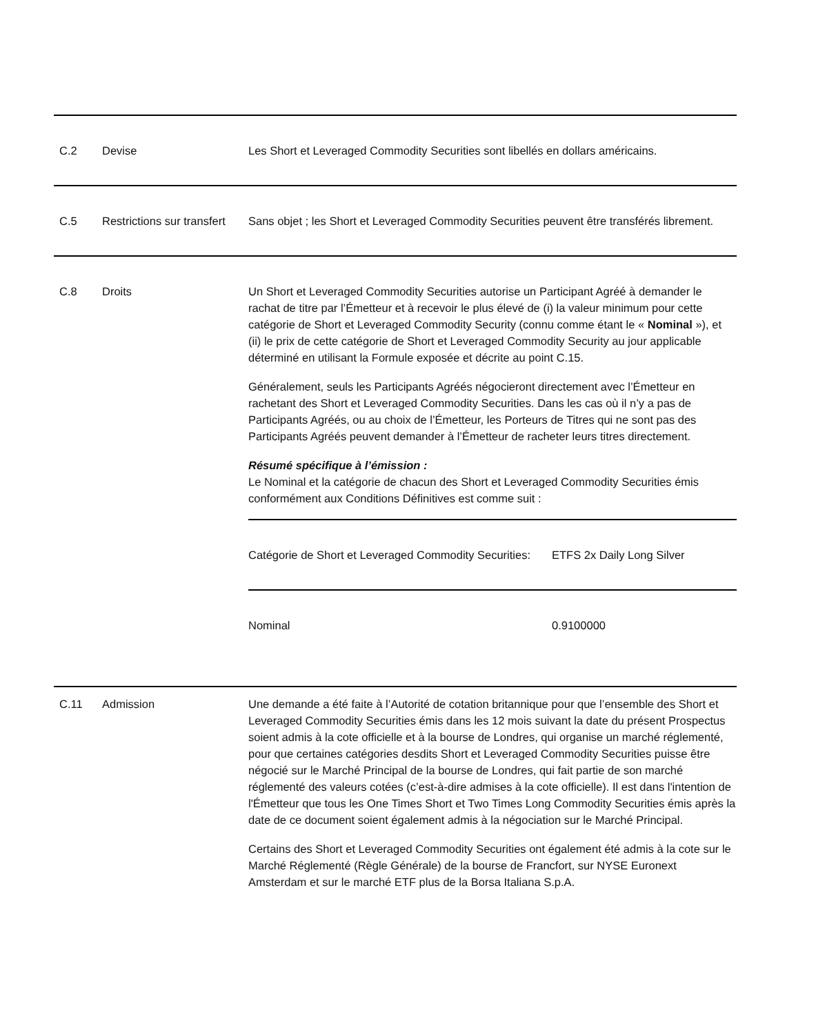| C.2 | Devise | Les Short et Leveraged Commodity Securities sont libellés en dollars américains. |
| C.5 | Restrictions sur transfert | Sans objet ; les Short et Leveraged Commodity Securities peuvent être transférés librement. |
| C.8 | Droits | Un Short et Leveraged Commodity Securities autorise un Participant Agréé à demander le rachat de titre par l’Émetteur et à recevoir le plus élevé de (i) la valeur minimum pour cette catégorie de Short et Leveraged Commodity Security (connu comme étant le « Nominal »), et (ii) le prix de cette catégorie de Short et Leveraged Commodity Security au jour applicable déterminé en utilisant la Formule exposée et décrite au point C.15. Généralement, seuls les Participants Agréés négocieront directement avec l’Émetteur en rachetant des Short et Leveraged Commodity Securities. Dans les cas où il n’y a pas de Participants Agréés, ou au choix de l’Émetteur, les Porteurs de Titres qui ne sont pas des Participants Agréés peuvent demander à l’Émetteur de racheter leurs titres directement. Résumé spécifique à l’émission : Le Nominal et la catégorie de chacun des Short et Leveraged Commodity Securities émis conformément aux Conditions Définitives est comme suit : / Catégorie de Short et Leveraged Commodity Securities: / ETFS 2x Daily Long Silver / / Nominal / 0.9100000 / |
| C.11 | Admission | Une demande a été faite à l’Autorité de cotation britannique pour que l’ensemble des Short et Leveraged Commodity Securities émis dans les 12 mois suivant la date du présent Prospectus soient admis à la cote officielle et à la bourse de Londres, qui organise un marché réglementé, pour que certaines catégories desdits Short et Leveraged Commodity Securities puisse être négocié sur le Marché Principal de la bourse de Londres, qui fait partie de son marché réglementé des valeurs cotées (c’est-à-dire admises à la cote officielle). Il est dans l'intention de l'Émetteur que tous les One Times Short et Two Times Long Commodity Securities émis après la date de ce document soient également admis à la négociation sur le Marché Principal. Certains des Short et Leveraged Commodity Securities ont également été admis à la cote sur le Marché Réglementé (Règle Générale) de la bourse de Francfort, sur NYSE Euronext Amsterdam et sur le marché ETF plus de la Borsa Italiana S.p.A. |